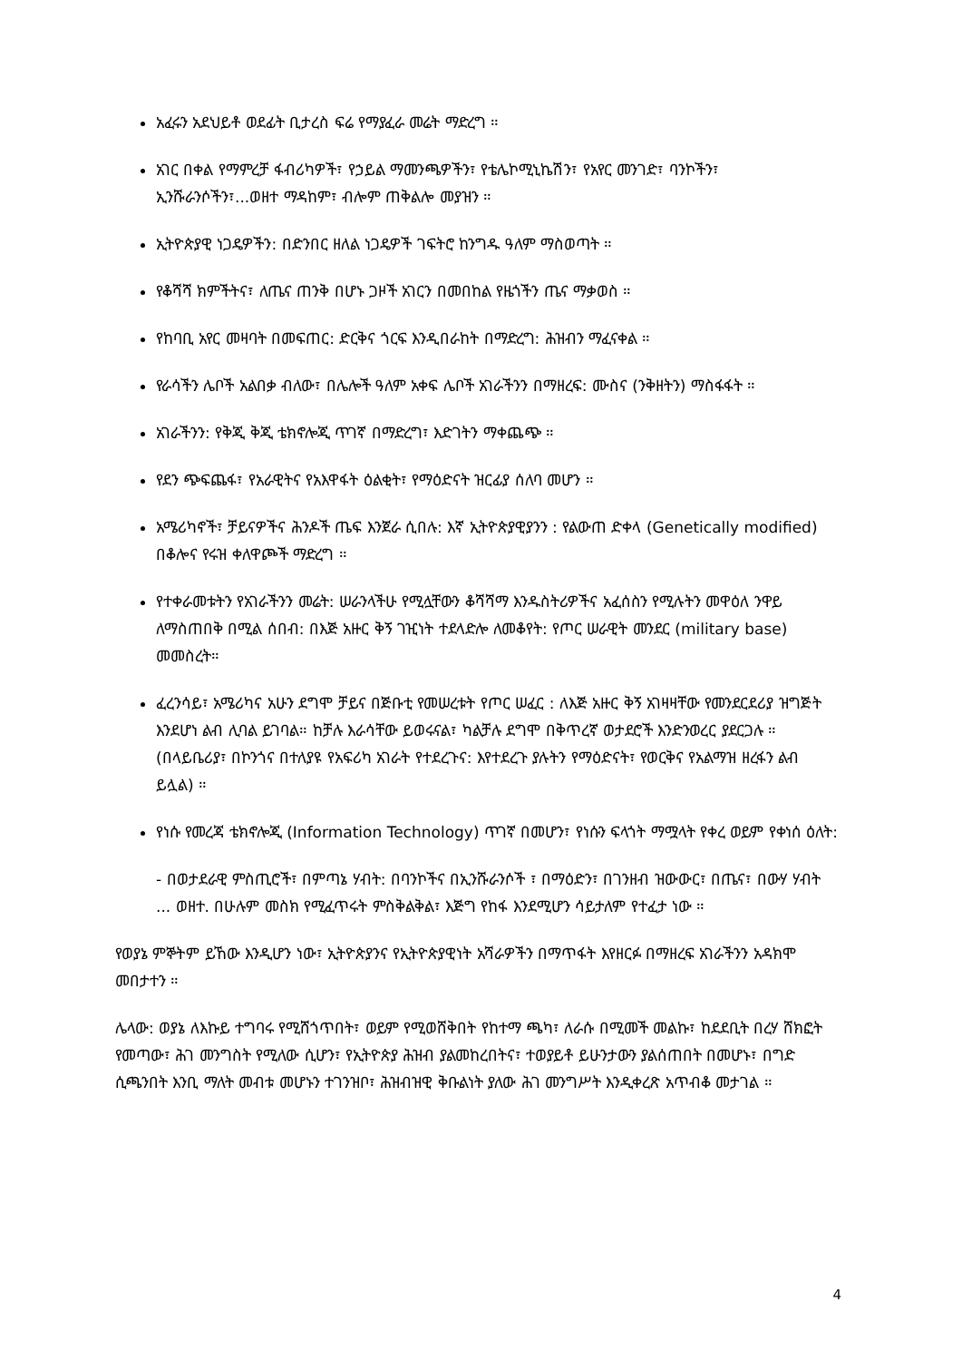አፈሩን አደህይቶ ወደፊት ቢታረስ ፍሬ የማያፈራ መሬት ማድረግ ።
አገር በቀል የማምረቻ ፋብሪካዎች፣ የኃይል ማመንጫዎችን፣ የቴሌኮሚኒኬሽን፣ የአየር መንገድ፣ ባንኮችን፣ ኢንሹራንሶችን፣...ወዘተ ማዳከም፣ ብሎም ጠቅልሎ መያዝን ።
ኢትዮጵያዊ ነጋዴዎችን: በድንበር ዘለል ነጋዴዎች ገፍትሮ ከንግዱ ዓለም ማስወጣት ።
የቆሻሻ ክምችትና፣ ለጤና ጠንቅ በሆኑ ጋዞች አገርን በመበከል የዜጎችን ጤና ማቃወስ ።
የከባቢ አየር መዛባት በመፍጠር: ድርቅና ጎርፍ እንዲበራከት በማድረግ: ሕዝብን ማፈናቀል ።
የራሳችን ሌቦች አልበቃ ብለው፣ በሌሎች ዓለም አቀፍ ሌቦች አገራችንን በማዘረፍ: ሙስና (ንቅዘትን) ማስፋፋት ።
አገራችንን: የቅጂ ቅጂ ቴክኖሎጂ ጥገኛ በማድረግ፣ እድገትን ማቀጨጭ ።
የደን ጭፍጨፋ፣ የአራዊትና የአእዋፋት ዕልቂት፣ የማዕድናት ዝርፊያ ሰለባ መሆን ።
አሜሪካኖች፣ ቻይናዎችና ሕንዶች ጤፍ እንጀራ ሲበሉ: እኛ ኢትዮጵያዊያንን : የልውጠ ድቀላ (Genetically modified) በቆሎና የሩዝ ቀለዋጮች ማድረግ ።
የተቀራመቱትን የአገራችንን መሬት: ሠራንላችሁ የሚሏቸውን ቆሻሻማ እንዱስትሪዎችና አፈሰስን የሚሉትን መዋዕለ ንዋይ ለማስጠበቅ በሚል ሰበብ: በእጅ አዙር ቅኝ ገዢነት ተደላድሎ ለመቆየት: የጦር ሠራዊት መንደር (military base) መመስረት።
ፈረንሳይ፣ አሜሪካና አሁን ደግሞ ቻይና በጅቡቲ የመሠረቱት የጦር ሠፈር : ለእጅ አዙር ቅኝ አገዛዛቸው የመንደርደሪያ ዝግጅት እንደሆነ ልብ ሊባል ይገባል። ከቻሉ እራሳቸው ይወሩናል፣ ካልቻሉ ደግሞ በቅጥረኛ ወታደሮች እንድንወረር ያደርጋሉ ። (በላይቤሪያ፣ በኮንጎና በተለያዩ የአፍሪካ አገራት የተደረጉና: እየተደረጉ ያሉትን የማዕድናት፣ የወርቅና የአልማዝ ዘረፋን ልብ ይሏል) ።
የነሱ የመረጃ ቴክኖሎጂ (Information Technology) ጥገኛ በመሆን፣ የነሱን ፍላጎት ማሟላት የቀረ ወይም የቀነሰ ዕለት:
- በወታደራዊ ምስጢሮች፣ በምጣኔ ሃብት: በባንኮችና በኢንሹራንሶች ፣ በማዕድን፣ በገንዘብ ዝውውር፣ በጤና፣ በውሃ ሃብት ... ወዘተ. በሁሉም መስክ የሚፈጥሩት ምስቅልቅል፣ እጅግ የከፋ እንደሚሆን ሳይታለም የተፈታ ነው ።
የወያኔ ምኞትም ይኸው እንዲሆን ነው፣ ኢትዮጵያንና የኢትዮጵያዊነት አሻራዎችን በማጥፋት እየዘርፉ በማዘረፍ አገራችንን አዳክሞ መበታተን ።
ሌላው: ወያኔ ለእኩይ ተግባሩ የሚሸጎጥበት፣ ወይም የሚወሸቅበት የከተማ ጫካ፣ ለራሱ በሚመች መልኩ፣ ከደደቢት በረሃ ሸክፎት የመጣው፣ ሕገ መንግስት የሚለው ሲሆን፣ የኢትዮጵያ ሕዝብ ያልመከረበትና፣ ተወያይቶ ይሁንታውን ያልሰጠበት በመሆኑ፣ በግድ ሲጫንበት እንቢ ማለት መብቱ መሆኑን ተገንዝቦ፣ ሕዝብዝዊ ቅቡልነት ያለው ሕገ መንግሥት እንዲቀረጽ አጥብቆ መታገል ።
4